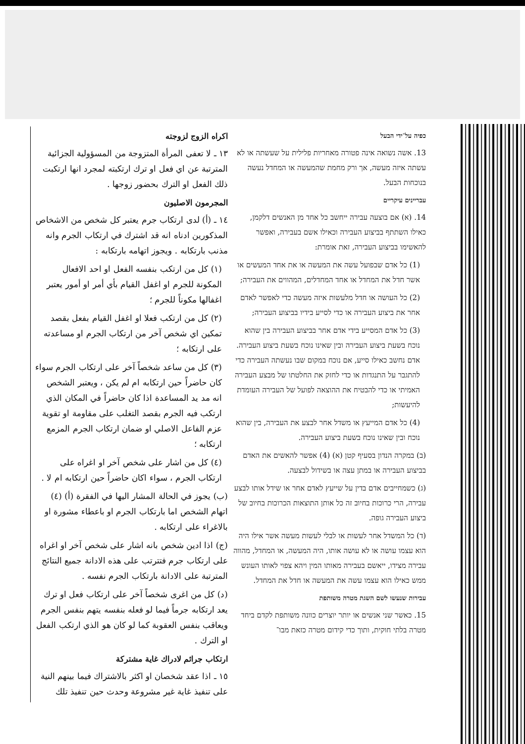כפיה על־ידי הבעל
13. אשה נשואה אינה פטורה מאחריות פלילית על שעשתה או לא עשתה איזה מעשה, אך ורק מחמת שהמעשה או המחדל נעשה בנוכחות הבעל.
עבריינים עיקריים
14. (א) אם בוצעה עבירה ייחשב כל אחד מן האנשים דלקמן, כאילו השתתף בביצוע העבירה וכאילו אשם בעבירה, ואפשר להאשימו בביצוע העבירה, זאת אומרת:
(1) כל אדם שבפועל עשה את המעשה או את אחד המעשים או אשר חדל את המחדל או אחד המחדלים, המהווים את העבירה;
(2) כל העושה או חדל מלעשות איזה מעשה כדי לאפשר לאדם אחר את ביצוע העבירה או כדי לסייע בידיו בביצוע העבירה;
(3) כל אדם המסייע בידי אדם אחר בביצוע העבירה בין שהוא נוכח בשעת ביצוע העבירה ובין שאינו נוכח בשעת ביצוע העבירה.
אדם נחשב כאילו סייע, אם נוכח במקום שבו נעשתה העבירה כדי להתגבר על התנגדות או כדי לחזק את החלטתו של מבצע העבירה האמיתי או כדי להבטיח את ההוצאה לפועל של העבירה העומדת להיעשות;
(4) כל אדם המייעץ או משדל אחר לבצע את העבירה, בין שהוא נוכח ובין שאינו נוכח בשעת ביצוע העבירה.
(ב) במקרה הנדון בסעיף קטן (א) (4) אפשר להאשים את האדם בביצוע העבירה או במתן עצה או בשידול לבצעה.
(ג) כשמחייבים אדם בדין על שייעץ לאדם אחר או שידל אותו לבצע עבירה, הרי כרוכות בחיוב זה כל אותן התוצאות הכרוכות בחיוב של ביצוע העבירה גופה.
(ד) כל המשדל אחר לעשות או לבלי לעשות מעשה אשר אילו היה הוא עצמו עושה או לא עושה אותו, היה המעשה, או המחדל, מהווה עבירה מצידו, ייאשם בעבירה מאותו המין ויהא צפוי לאותו העונש ממש כאילו הוא עצמו עשה את המעשה או חדל את המחדל.
עבירות שנעשו לשם השגת מטרה משותפת
15. כאשר שני אנשים או יותר יוצרים כוונה משותפת לקדם ביחד מטרה בלתי חוקית, ותוך כדי קידום מטרה כזאת מבו־
اكراه الزوج لزوجته
١٣ ـ لا تعفى المرأة المتزوجة من المسؤولية الجزائية المترتبة عن اي فعل او ترك ارتكبته لمجرد انها ارتكبت ذلك الفعل او الترك بحضور زوجها .
المجرمون الاصليون
١٤ ـ (أ) لدى ارتكاب جرم يعتبر كل شخص من الاشخاص المذكورين ادناه انه قد اشترك في ارتكاب الجرم وانه مذنب بارتكابه . ويجوز اتهامه بارتكابه :
(١) كل من ارتكب بنفسه الفعل او احد الافعال المكونة للجرم او اغفل القيام بأي أمر او أمور يعتبر اغفالها مكوناً للجرم ؛
(٢) كل من ارتكب فعلا او اغفل القيام بفعل بقصد تمكين اي شخص آخر من ارتكاب الجرم او مساعدته على ارتكابه ؛
(٣) كل من ساعد شخصاً آخر على ارتكاب الجرم سواء كان حاضراً حين ارتكابه ام لم يكن ، ويعتبر الشخص انه مد يد المساعدة اذا كان حاضراً في المكان الذي ارتكب فيه الجرم بقصد التغلب على مقاومة او تقوية عزم الفاعل الاصلي او ضمان ارتكاب الجرم المزمع ارتكابه ؛
(٤) كل من اشار على شخص آخر او اغراه على ارتكاب الجرم ، سواء اكان حاضراً حين ارتكابه ام لا .
(ب) يجوز في الحالة المشار اليها في الفقرة (أ) (٤) اتهام الشخص اما بارتكاب الجرم او باعطاء مشورة او بالاغراء على ارتكابه .
(ج) اذا ادين شخص بانه اشار على شخص آخر او اغراه على ارتكاب جرم فتترتب على هذه الادانة جميع النتائج المترتبة على الادانة بارتكاب الجرم نفسه .
(د) كل من اغرى شخصاً آخر على ارتكاب فعل او ترك يعد ارتكابه جرماً فيما لو فعله بنفسه يتهم بنفس الجرم ويعاقب بنفس العقوبة كما لو كان هو الذي ارتكب الفعل او الترك .
ارتكاب جرائم لادراك غاية مشتركة
١٥ ـ اذا عقد شخصان او اكثر بالاشتراك فيما بينهم النية على تنفيذ غاية غير مشروعة وحدث حين تنفيذ تلك